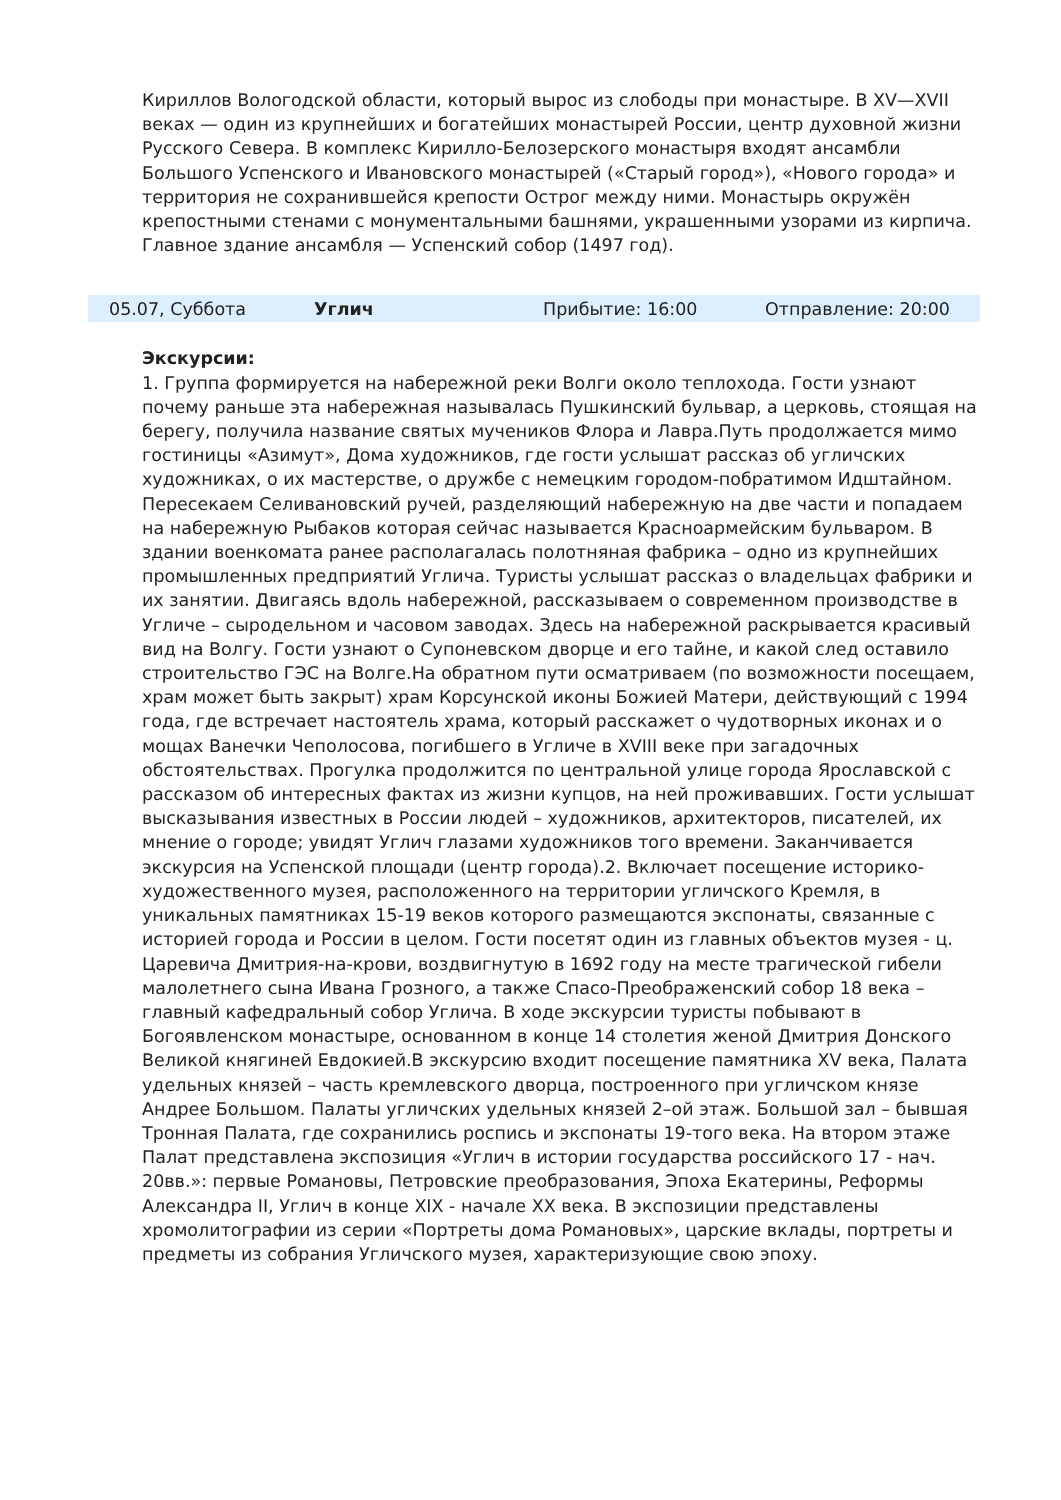Кириллов Вологодской области, который вырос из слободы при монастыре. В XV—XVII веках — один из крупнейших и богатейших монастырей России, центр духовной жизни Русского Севера. В комплекс Кирилло-Белозерского монастыря входят ансамбли Большого Успенского и Ивановского монастырей («Старый город»), «Нового города» и территория не сохранившейся крепости Острог между ними. Монастырь окружён крепостными стенами с монументальными башнями, украшенными узорами из кирпича. Главное здание ансамбля — Успенский собор (1497 год).
05.07, Суббота Углич Прибытие: 16:00 Отправление: 20:00
Экскурсии:
1. Группа формируется на набережной реки Волги около теплохода. Гости узнают почему раньше эта набережная называлась Пушкинский бульвар, а церковь, стоящая на берегу, получила название святых мучеников Флора и Лавра.Путь продолжается мимо гостиницы «Азимут», Дома художников, где гости услышат рассказ об угличских художниках, о их мастерстве, о дружбе с немецким городом-побратимом Идштайном. Пересекаем Селивановский ручей, разделяющий набережную на две части и попадаем на набережную Рыбаков которая сейчас называется Красноармейским бульваром. В здании военкомата ранее располагалась полотняная фабрика – одно из крупнейших промышленных предприятий Углича. Туристы услышат рассказ о владельцах фабрики и их занятии. Двигаясь вдоль набережной, рассказываем о современном производстве в Угличе – сыродельном и часовом заводах. Здесь на набережной раскрывается красивый вид на Волгу. Гости узнают о Супоневском дворце и его тайне, и какой след оставило строительство ГЭС на Волге.На обратном пути осматриваем (по возможности посещаем, храм может быть закрыт) храм Корсунской иконы Божией Матери, действующий с 1994 года, где встречает настоятель храма, который расскажет о чудотворных иконах и о мощах Ванечки Чеполосова, погибшего в Угличе в XVIII веке при загадочных обстоятельствах. Прогулка продолжится по центральной улице города Ярославской с рассказом об интересных фактах из жизни купцов, на ней проживавших. Гости услышат высказывания известных в России людей – художников, архитекторов, писателей, их мнение о городе; увидят Углич глазами художников того времени. Заканчивается экскурсия на Успенской площади (центр города).2. Включает посещение историко-художественного музея, расположенного на территории угличского Кремля, в уникальных памятниках 15-19 веков которого размещаются экспонаты, связанные с историей города и России в целом. Гости посетят один из главных объектов музея - ц. Царевича Дмитрия-на-крови, воздвигнутую в 1692 году на месте трагической гибели малолетнего сына Ивана Грозного, а также Спасо-Преображенский собор 18 века – главный кафедральный собор Углича. В ходе экскурсии туристы побывают в Богоявленском монастыре, основанном в конце 14 столетия женой Дмитрия Донского Великой княгиней Евдокией.В экскурсию входит посещение памятника XV века, Палата удельных князей – часть кремлевского дворца, построенного при угличском князе Андрее Большом. Палаты угличских удельных князей 2–ой этаж. Большой зал – бывшая Тронная Палата, где сохранились роспись и экспонаты 19-того века. На втором этаже Палат представлена экспозиция «Углич в истории государства российского 17 - нач. 20вв.»: первые Романовы, Петровские преобразования, Эпоха Екатерины, Реформы Александра II, Углич в конце XIX - начале XX века. В экспозиции представлены хромолитографии из серии «Портреты дома Романовых», царские вклады, портреты и предметы из собрания Угличского музея, характеризующие свою эпоху.